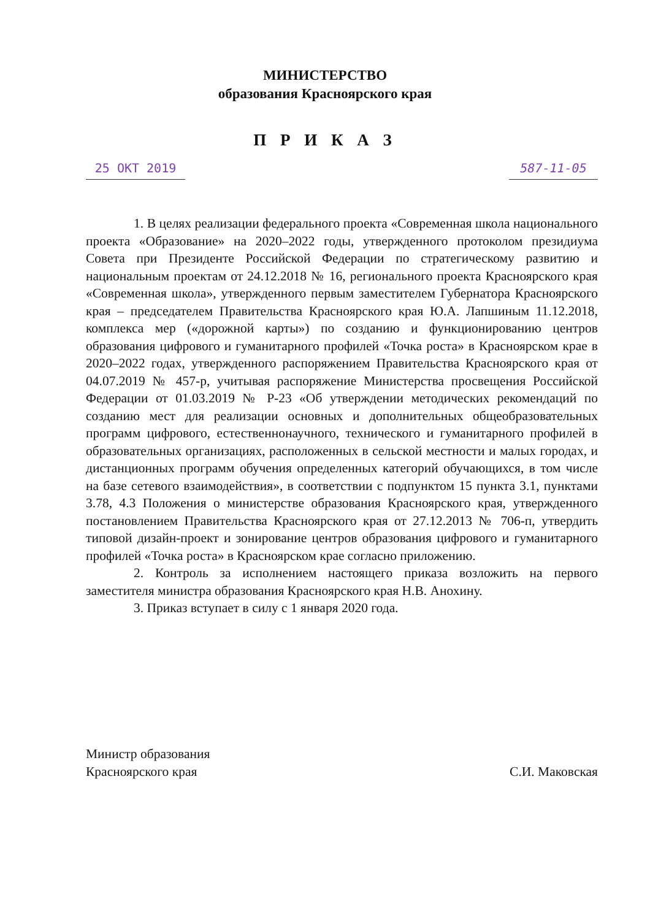МИНИСТЕРСТВО
образования Красноярского края
П Р И К А З
25 ОКТ 2019 587-11-05
1. В целях реализации федерального проекта «Современная школа национального проекта «Образование» на 2020–2022 годы, утвержденного протоколом президиума Совета при Президенте Российской Федерации по стратегическому развитию и национальным проектам от 24.12.2018 № 16, регионального проекта Красноярского края «Современная школа», утвержденного первым заместителем Губернатора Красноярского края – председателем Правительства Красноярского края Ю.А. Лапшиным 11.12.2018, комплекса мер («дорожной карты») по созданию и функционированию центров образования цифрового и гуманитарного профилей «Точка роста» в Красноярском крае в 2020–2022 годах, утвержденного распоряжением Правительства Красноярского края от 04.07.2019 № 457-р, учитывая распоряжение Министерства просвещения Российской Федерации от 01.03.2019 № Р-23 «Об утверждении методических рекомендаций по созданию мест для реализации основных и дополнительных общеобразовательных программ цифрового, естественнонаучного, технического и гуманитарного профилей в образовательных организациях, расположенных в сельской местности и малых городах, и дистанционных программ обучения определенных категорий обучающихся, в том числе на базе сетевого взаимодействия», в соответствии с подпунктом 15 пункта 3.1, пунктами 3.78, 4.3 Положения о министерстве образования Красноярского края, утвержденного постановлением Правительства Красноярского края от 27.12.2013 № 706-п, утвердить типовой дизайн-проект и зонирование центров образования цифрового и гуманитарного профилей «Точка роста» в Красноярском крае согласно приложению.
2. Контроль за исполнением настоящего приказа возложить на первого заместителя министра образования Красноярского края Н.В. Анохину.
3. Приказ вступает в силу с 1 января 2020 года.
Министр образования
Красноярского края
С.И. Маковская